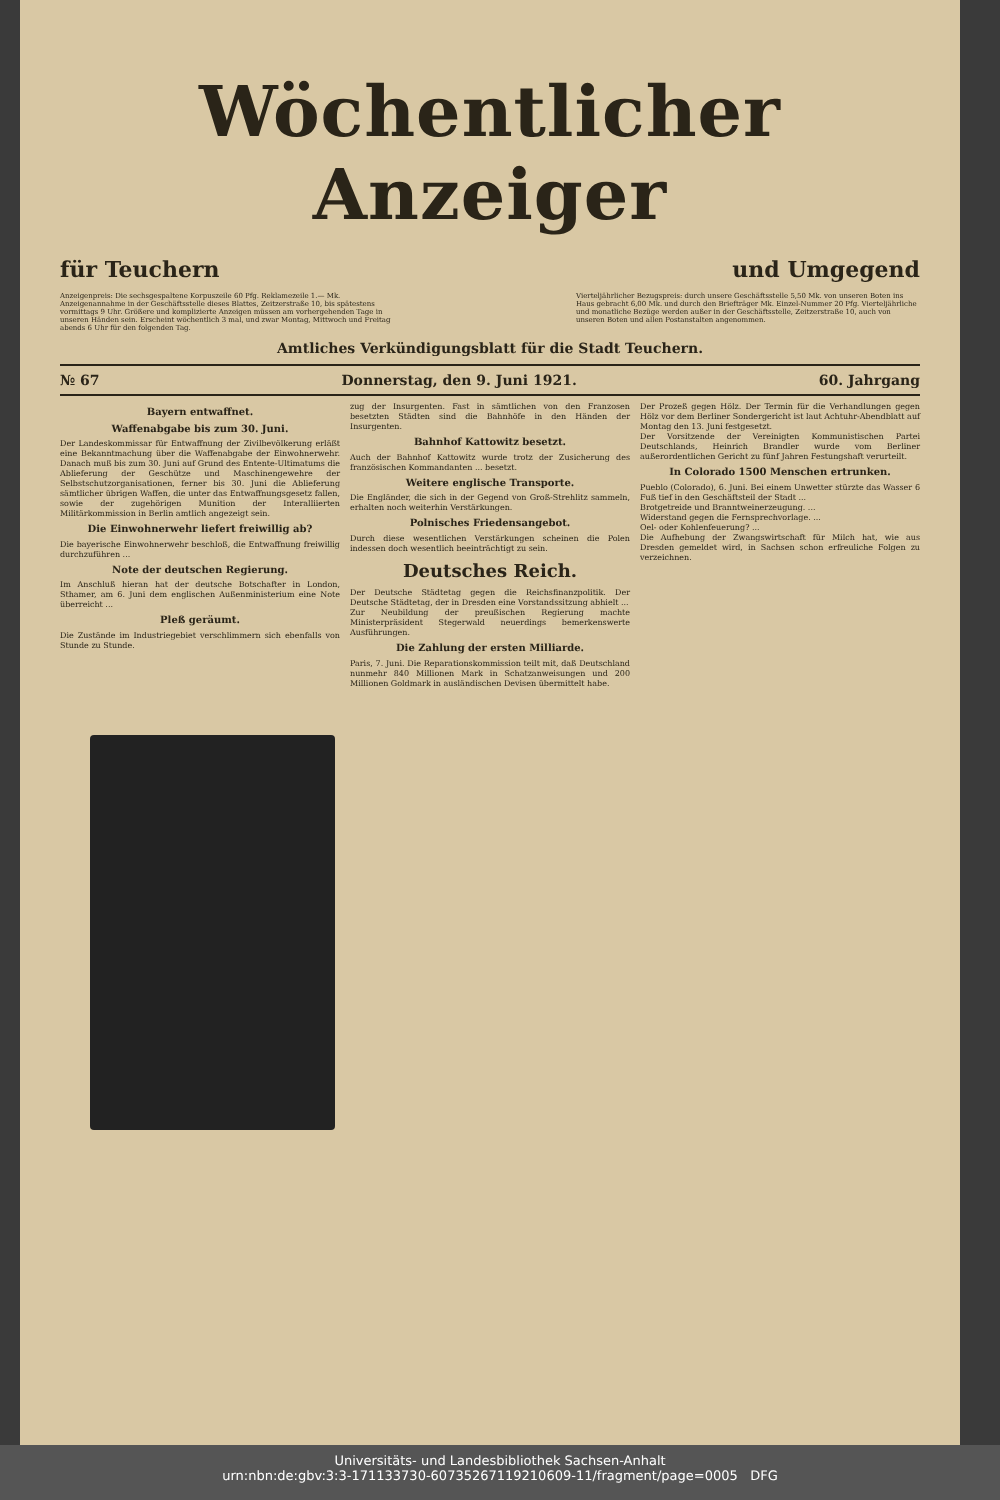Wöchentlicher Anzeiger
für Teuchern und Umgegend
Anzeigenpreis: Die sechsgespaltene Korpuszeile 60 Pfg. Reklamezeile 1.— Mk. Anzeigenannahme in der Geschäftsstelle dieses Blattes, Zeitzerstraße 10, bis spätestens vormittags 9 Uhr. Größere und komplizierte Anzeigen müssen am vorhergehenden Tage in unseren Händen sein. Erscheint wöchentlich 3 mal, und zwar Montag, Mittwoch und Freitag abends 6 Uhr für den folgenden Tag.
Vierteljährlicher Bezugspreis: durch unsere Geschäftsstelle 5,50 Mk. von unseren Boten ins Haus gebracht 6,00 Mk. und durch den Briefträger Mk. Einzel-Nummer 20 Pfg. Vierteljährliche und monatliche Bezüge werden außer in der Geschäftsstelle, Zeitzerstraße 10, auch von unseren Boten und allen Postanstalten angenommen.
Amtliches Verkündigungsblatt für die Stadt Teuchern.
№ 67 Donnerstag, den 9. Juni 1921. 60. Jahrgang
Bayern entwaffnet.
Waffenabgabe bis zum 30. Juni.
Der Landeskommissar für Entwaffnung der Zivilbevölkerung erläßt eine Bekanntmachung über die Waffenabgabe der Einwohnerwehr. Danach muß bis zum 30. Juni auf Grund des Entente-Ultimatums die Ablieferung der Geschütze und Maschinengewehre der Selbstschutzorganisationen, ferner bis 30. Juni die Ablieferung sämtlicher übrigen Waffen, die unter das Entwaffnungsgesetz fallen, sowie der zugehörigen Munition der Interalliierten Militärkommission in Berlin amtlich angezeigt sein.
Die Einwohnerwehr liefert freiwillig ab?
Die bayerische Einwohnerwehr beschloß, die Entwaffnung freiwillig durchzuführen ...
Note der deutschen Regierung.
Im Anschluß hieran hat der deutsche Botschafter in London, Sthamer, am 6. Juni dem englischen Außenministerium eine Note überreicht ...
Pleß geräumt.
Die Zustände im Industriegebiet verschlimmern sich ebenfalls von Stunde zu Stunde.
zug der Insurgenten. Fast in sämtlichen von den Franzosen besetzten Städten sind die Bahnhöfe in den Händen der Insurgenten.
Bahnhof Kattowitz besetzt.
Auch der Bahnhof Kattowitz wurde trotz der Zusicherung des französischen Kommandanten ... besetzt.
Weitere englische Transporte.
Die Engländer, die sich in der Gegend von Groß-Strehlitz sammeln, erhalten noch weiterhin Verstärkungen.
Polnisches Friedensangebot.
Durch diese wesentlichen Verstärkungen scheinen die Polen indessen doch wesentlich beeinträchtigt zu sein.
Deutsches Reich.
Der Deutsche Städtetag gegen die Reichsfinanzpolitik. Der Deutsche Städtetag, der in Dresden eine Vorstandssitzung abhielt ...
Zur Neubildung der preußischen Regierung machte Ministerpräsident Stegerwald neuerdings bemerkenswerte Ausführungen.
Die Zahlung der ersten Milliarde.
Paris, 7. Juni. Die Reparationskommission teilt mit, daß Deutschland nunmehr 840 Millionen Mark in Schatzanweisungen und 200 Millionen Goldmark in ausländischen Devisen übermittelt habe.
Der Prozeß gegen Hölz. Der Termin für die Verhandlungen gegen Hölz vor dem Berliner Sondergericht ist laut Achtuhr-Abendblatt auf Montag den 13. Juni festgesetzt.
Der Vorsitzende der Vereinigten Kommunistischen Partei Deutschlands, Heinrich Brandler wurde vom Berliner außerordentlichen Gericht zu fünf Jahren Festungshaft verurteilt.
In Colorado 1500 Menschen ertrunken.
Pueblo (Colorado), 6. Juni. Bei einem Unwetter stürzte das Wasser 6 Fuß tief in den Geschäftsteil der Stadt ...
Brotgetreide und Branntweinerzeugung. ...
Widerstand gegen die Fernsprechvorlage. ...
Oel- oder Kohlenfeuerung? ...
Die Aufhebung der Zwangswirtschaft für Milch hat, wie aus Dresden gemeldet wird, in Sachsen schon erfreuliche Folgen zu verzeichnen.
Universitäts- und Landesbibliothek Sachsen-Anhalt
urn:nbn:de:gbv:3:3-171133730-60735267119210609-11/fragment/page=0005 DFG